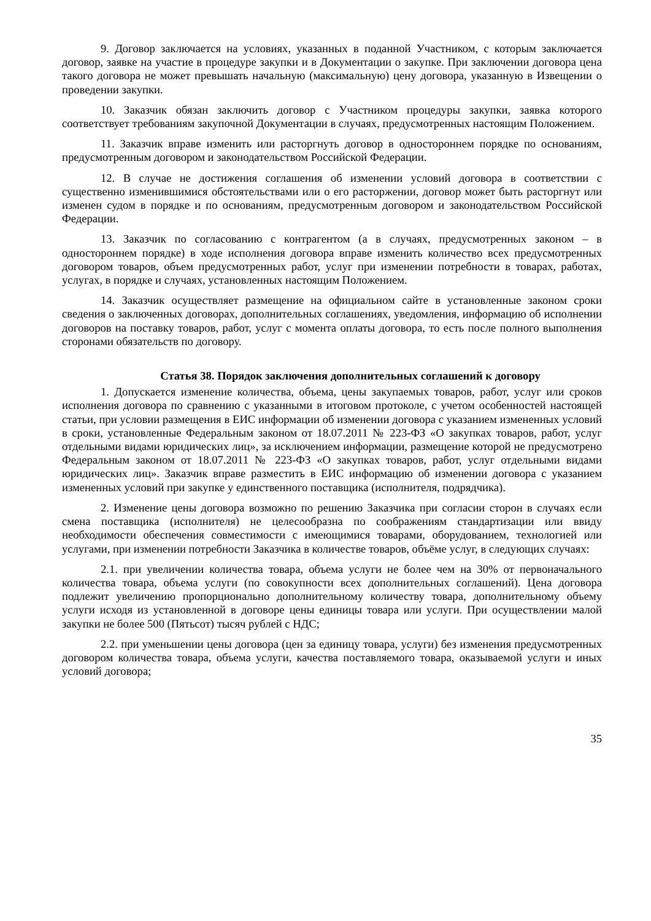9. Договор заключается на условиях, указанных в поданной Участником, с которым заключается договор, заявке на участие в процедуре закупки и в Документации о закупке. При заключении договора цена такого договора не может превышать начальную (максимальную) цену договора, указанную в Извещении о проведении закупки.
10. Заказчик обязан заключить договор с Участником процедуры закупки, заявка которого соответствует требованиям закупочной Документации в случаях, предусмотренных настоящим Положением.
11. Заказчик вправе изменить или расторгнуть договор в одностороннем порядке по основаниям, предусмотренным договором и законодательством Российской Федерации.
12. В случае не достижения соглашения об изменении условий договора в соответствии с существенно изменившимися обстоятельствами или о его расторжении, договор может быть расторгнут или изменен судом в порядке и по основаниям, предусмотренным договором и законодательством Российской Федерации.
13. Заказчик по согласованию с контрагентом (а в случаях, предусмотренных законом – в одностороннем порядке) в ходе исполнения договора вправе изменить количество всех предусмотренных договором товаров, объем предусмотренных работ, услуг при изменении потребности в товарах, работах, услугах, в порядке и случаях, установленных настоящим Положением.
14. Заказчик осуществляет размещение на официальном сайте в установленные законом сроки сведения о заключенных договорах, дополнительных соглашениях, уведомления, информацию об исполнении договоров на поставку товаров, работ, услуг с момента оплаты договора, то есть после полного выполнения сторонами обязательств по договору.
Статья 38. Порядок заключения дополнительных соглашений к договору
1. Допускается изменение количества, объема, цены закупаемых товаров, работ, услуг или сроков исполнения договора по сравнению с указанными в итоговом протоколе, с учетом особенностей настоящей статьи, при условии размещения в ЕИС информации об изменении договора с указанием измененных условий в сроки, установленные Федеральным законом от 18.07.2011 № 223-ФЗ «О закупках товаров, работ, услуг отдельными видами юридических лиц», за исключением информации, размещение которой не предусмотрено Федеральным законом от 18.07.2011 № 223-ФЗ «О закупках товаров, работ, услуг отдельными видами юридических лиц». Заказчик вправе разместить в ЕИС информацию об изменении договора с указанием измененных условий при закупке у единственного поставщика (исполнителя, подрядчика).
2. Изменение цены договора возможно по решению Заказчика при согласии сторон в случаях если смена поставщика (исполнителя) не целесообразна по соображениям стандартизации или ввиду необходимости обеспечения совместимости с имеющимися товарами, оборудованием, технологией или услугами, при изменении потребности Заказчика в количестве товаров, объёме услуг, в следующих случаях:
2.1. при увеличении количества товара, объема услуги не более чем на 30% от первоначального количества товара, объема услуги (по совокупности всех дополнительных соглашений). Цена договора подлежит увеличению пропорционально дополнительному количеству товара, дополнительному объему услуги исходя из установленной в договоре цены единицы товара или услуги. При осуществлении малой закупки не более 500 (Пятьсот) тысяч рублей с НДС;
2.2. при уменьшении цены договора (цен за единицу товара, услуги) без изменения предусмотренных договором количества товара, объема услуги, качества поставляемого товара, оказываемой услуги и иных условий договора;
35